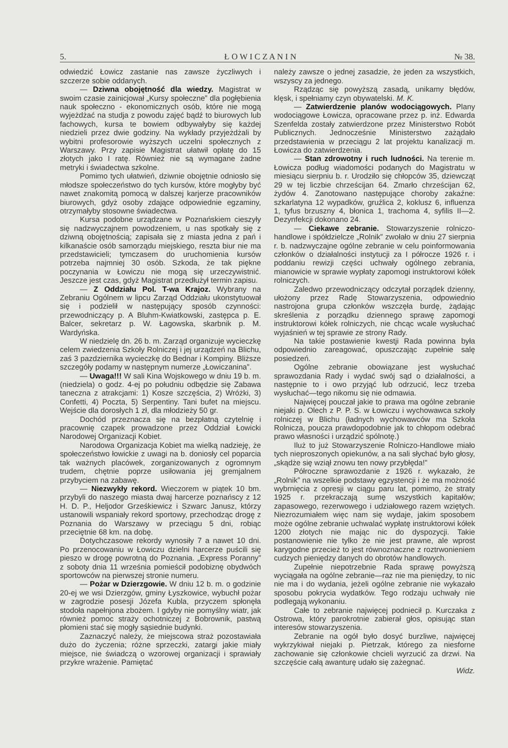5. Ł O W I C Z A N I N № 38.
odwiedzić Łowicz zastanie nas zawsze życzliwych i szczerze sobie oddanych.
— Dziwna obojętność dla wiedzy. Magistrat w swoim czasie zainicjował „Kursy społeczne” dla pogłębienia nauk społeczno - ekonomicznych osób, które nie mogą wyjeżdżać na studja z powodu zajęć bądź to biurowych lub fachowych, kursa te bowiem odbywałyby się każdej niedzieli przez dwie godziny. Na wykłady przyjeżdżali by wybitni profesorowie wyższych uczelni społecznych z Warszawy. Przy zapisie Magistrat ułatwił opłatę do 15 złotych jako I ratę. Również nie są wymagane żadne metryki i świadectwa szkolne.
Pomimo tych ułatwień, dziwnie obojętnie odniosło się młodsze społeczeństwo do tych kursów, które mogłyby być nawet znakomitą pomocą w dalszej karjerze pracowników biurowych, gdyż osoby zdające odpowiednie egzaminy, otrzymałyby stosowne świadectwa.
Kursa podobne urządzane w Poznańskiem cieszyły się nadzwyczajnem powodzeniem, u nas spotkały się z dziwną obojętnością; zapisała się z miasta jedna z pań i kilkanaście osób samorządu miejskiego, reszta biur nie ma przedstawicieli; tymczasem do uruchomienia kursów potrzeba najmniej 30 osób. Szkoda, że tak piękne poczynania w Łowiczu nie mogą się urzeczywistnić. Jeszcze jest czas, gdyż Magistrat przedłużył termin zapisu.
— Z Oddziału Pol. T-wa Krajoz. Wybrany na Zebraniu Ogólnem w lipcu Zarząd Oddziału ukonstytuował się i podzielił w następujący sposób czynności: przewodniczący p. A Bluhm-Kwiatkowski, zastępca p. E. Balcer, sekretarz p. W. Łagowska, skarbnik p. M. Wardyńska.
W niedzielę dn. 26 b. m. Zarząd organizuje wycieczkę celem zwiedzenia Szkoły Rolniczej i jej urządzeń na Blichu, zaś 3 pazdziernika wycieczkę do Bednar i Kompiny. Bliższe szczegóły podamy w następnym numerze „Łowiczanina”.
— Uwaga!!! W sali Kina Wojskowego w dniu 19 b. m. (niedziela) o godz. 4-ej po południu odbędzie się Zabawa taneczna z atrakcjami: 1) Kosze szczęścia, 2) Wróżki, 3) Confetti, 4) Poczta, 5) Serpentiny. Tani bufet na miejscu. Wejście dla dorosłych 1 zł, dla młodzieży 50 gr.
Dochód przeznacza się na bezpłatną czytelnię i pracownię czapek prowadzone przez Oddział Łowicki Narodowej Organizacji Kobiet.
Narodowa Organizacja Kobiet ma wielką nadzieję, że społeczeństwo łowickie z uwagi na b. doniosły cel poparcia tak ważnych placówek, zorganizowanych z ogromnym trudem, chętnie poprze usiłowania jej gremjalnem przybyciem na zabawę.
— Niezwykły rekord. Wieczorem w piątek 10 bm. przybyli do naszego miasta dwaj harcerze poznańscy z 12 H. D. P., Heljodor Grześkiewicz i Szwarc Janusz, którzy ustanowili wspaniały rekord sportowy, przechodząc drogę z Poznania do Warszawy w przeciągu 5 dni, robiąc przeciętnie 68 km. na dobę.
Dotychczasowe rekordy wynosiły 7 a nawet 10 dni. Po przenocowaniu w Łowiczu dzielni harcerze puścili się pieszo w drogę powrotną do Poznania. „Express Poranny” z soboty dnia 11 września pomieścił podobiznę obydwóch sportowców na pierwszej stronie numeru.
— Pożar w Dzierzgowie. W dniu 12 b. m. o godzinie 20-ej we wsi Dzierzgów, gminy Łyszkowice, wybuchł pożar w zagrodzie posesji Józefa Kubla, przyczem spłonęła stodoła napełnjona zbożem. I gdyby nie pomyślny wiatr, jak również pomoc straży ochotniczej z Bobrownik, pastwą płomieni stać się mogły sąsiednie budynki.
Zaznaczyć należy, że miejscowa straż pozostawiała dużo do życzenia; różne sprzeczki, zatargi jakie miały miejsce, nie świadczą o wzorowej organizacji i sprawiały przykre wrażenie. Pamiętać
należy zawsze o jednej zasadzie, że jeden za wszystkich, wszyscy za jednego.
Rządząc się powyższą zasadą, unikamy błędów, klęsk, i spełniamy czyn obywatelski. M. K.
— Zatwierdzenie planów wodociągowych. Plany wodociągowe Łowicza, opracowane przez p. inż. Edwarda Szenfelda zostały zatwierdzone przez Ministerstwo Robót Publicznych. Jednocześnie Ministerstwo zażądało przedstawienia w przeciągu 2 lat projektu kanalizacji m. Łowicza do zatwierdzenia.
— Stan zdrowotny i ruch ludności. Na terenie m. Łowicza podług wiadomości podanych do Magistratu w miesiącu sierpniu b. r. Urodziło się chłopców 35, dziewcząt 29 w tej liczbie chrześcijan 64. Zmarło chrześcijan 62, żydów 4. Zanotowano następujące choroby zakaźne: szkarlatyna 12 wypadków, gruźlica 2, koklusz 6, influenza 1, tyfus brzuszny 4, błonica 1, trachoma 4, syfilis II—2. Dezynfekcji dokonano 24.
— Ciekawe zebranie. Stowarzyszenie rolniczo-handlowe i spółdzielcze „Rolnik” zwołało w dniu 27 sierpnia r. b. nadzwyczajne ogólne zebranie w celu poinformowania członków o działalności instytucji za I półrocze 1926 r. i poddaniu rewizji części uchwały ogólnego zebrania, mianowicie w sprawie wypłaty zapomogi instruktorowi kółek rolniczych.
Zaledwo przewodniczący odczytał porządek dzienny, ułożony przez Radę Stowarzyszenia, odpowiednio nastrojona grupa członków wszczęła burdę, żądając skreślenia z porządku dziennego sprawę zapomogi instruktorowi kółek rolniczych, nie chcąc wcale wysłuchać wyjaśnień w tej sprawie ze strony Rady.
Na takie postawienie kwestji Rada powinna była odpowiednio zareagować, opuszczając zupełnie salę posiedzeń.
Ogólne zebranie obowiązane jest wysłuchać sprawozdania Rady i wydać swój sąd o działalności, a następnie to i owo przyjąć lub odrzucić, lecz trzeba wysłuchać—tego nikomu się nie odmawia.
Najwięcej pouczał jakie to prawa ma ogólne zebranie niejaki p. Olech z P. P. S. w Łowiczu i wychowawca szkoły rolniczej w Blichu (ładnych wychowawców ma Szkoła Rolnicza, poucza prawdopodobnie jak to chłopom odebrać prawo własności i urządzić spólnotę.)
Iluż to już Stowarzyszenie Rolniczo-Handlowe miało tych nieproszonych opiekunów, a na sali słychać było głosy, „skądże się wziął znowu ten nowy przybłęda!”
Półroczne sprawozdanie z 1926 r. wykazało, że „Rolnik” na wszelkie podstawy egzystencji i że ma możność wybrnięcia z opresji w ciągu paru lat, pomimo, że straty 1925 r. przekraczają sumę wszystkich kapitałów; zapasowego, rezerwowego i udziałowego razem wziętych. Niezrozumiałem więc nam się wydaje, jakim sposobem może ogólne zebranie uchwalać wypłatę instruktorowi kółek 1200 złotych nie mając nic do dyspozycji. Takie postanowienie nie tylko że nie jest prawne, ale wprost karygodne przecież to jest równoznaczne z roztrwonieniem cudzych pieniędzy danych do obrotów handlowych.
Zupełnie niepotrzebnie Rada sprawę powyższą wyciągała na ogólne zebranie—raz nie ma pieniędzy, to nic nie ma i do wydania, jeżeli ogólne zebranie nie wykazało sposobu pokrycia wydatków. Tego rodzaju uchwały nie podlegają wykonaniu.
Całe to zebranie najwięcej podniecił p. Kurczaka z Ostrowa, który parokrotnie zabierał głos, opisując stan interesów stowarzyszenia.
Zebranie na ogół było dosyć burzliwe, najwięcej wykrzykiwał niejaki p. Pietrzak, którego za niesforne zachowanie się członkowie chcieli wyrzucić za drzwi. Na szczęście całą awanturę udało się zażegnać.
Widz.